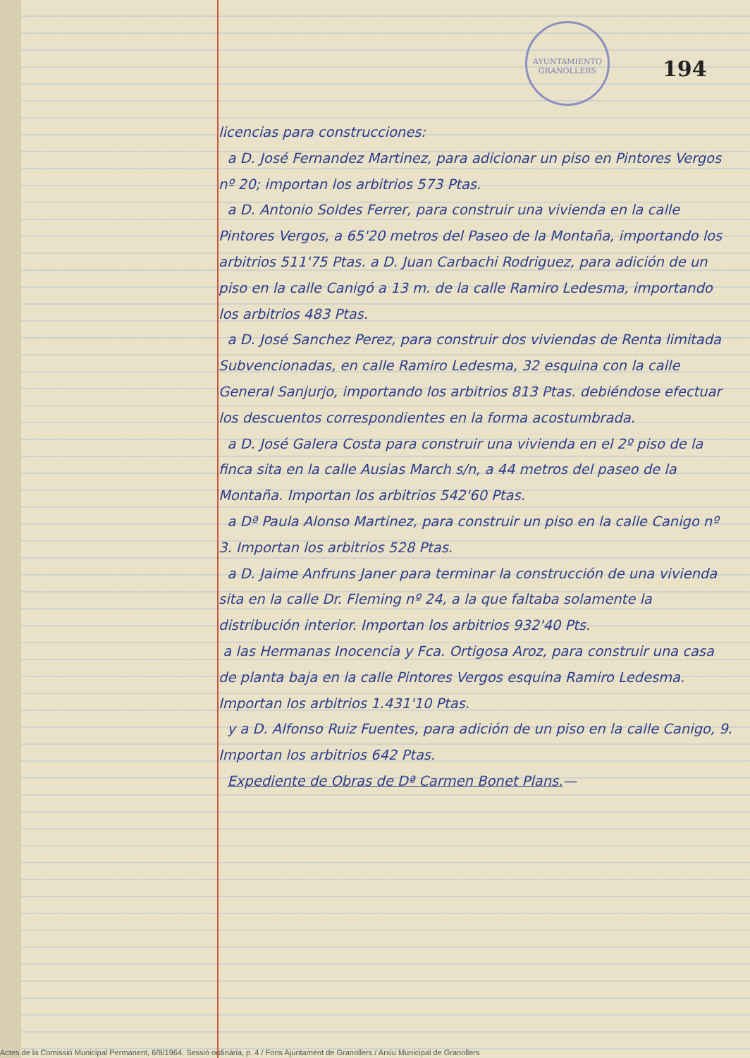AYUNTAMIENTO GRANOLLERS
194
licencias para construcciones:
a D. José Fernandez Martinez, para adicionar un piso en Pintores Vergos nº 20; importan los arbitrios 573 Ptas.
a D. Antonio Soldes Ferrer, para construir una vivienda en la calle Pintores Vergos, a 65'20 metros del Paseo de la Montaña, importando los arbitrios 511'75 Ptas. a D. Juan Carbachi Rodriguez, para adición de un piso en la calle Canigó a 13 m. de la calle Ramiro Ledesma, importando los arbitrios 483 Ptas.
a D. José Sanchez Perez, para construir dos viviendas de Renta limitada Subvencionadas, en calle Ramiro Ledesma, 32 esquina con la calle General Sanjurjo, importando los arbitrios 813 Ptas. debiéndose efectuar los descuentos correspondientes en la forma acostumbrada.
a D. José Galera Costa para construir una vivienda en el 2º piso de la finca sita en la calle Ausias March s/n, a 44 metros del paseo de la Montaña. Importan los arbitrios 542'60 Ptas.
a Dª Paula Alonso Martinez, para construir un piso en la calle Canigo nº 3. Importan los arbitrios 528 Ptas.
a D. Jaime Anfruns Janer para terminar la construcción de una vivienda sita en la calle Dr. Fleming nº 24, a la que faltaba solamente la distribución interior. Importan los arbitrios 932'40 Pts.
a las Hermanas Inocencia y Fca. Ortigosa Aroz, para construir una casa de planta baja en la calle Pintores Vergos esquina Ramiro Ledesma. Importan los arbitrios 1.431'10 Ptas.
y a D. Alfonso Ruiz Fuentes, para adición de un piso en la calle Canigo, 9. Importan los arbitrios 642 Ptas.
Expediente de Obras de Dª Carmen Bonet Plans.—
Actes de la Comissió Municipal Permanent, 6/8/1964. Sessió ordinària, p. 4 / Fons Ajuntament de Granollers / Arxiu Municipal de Granollers